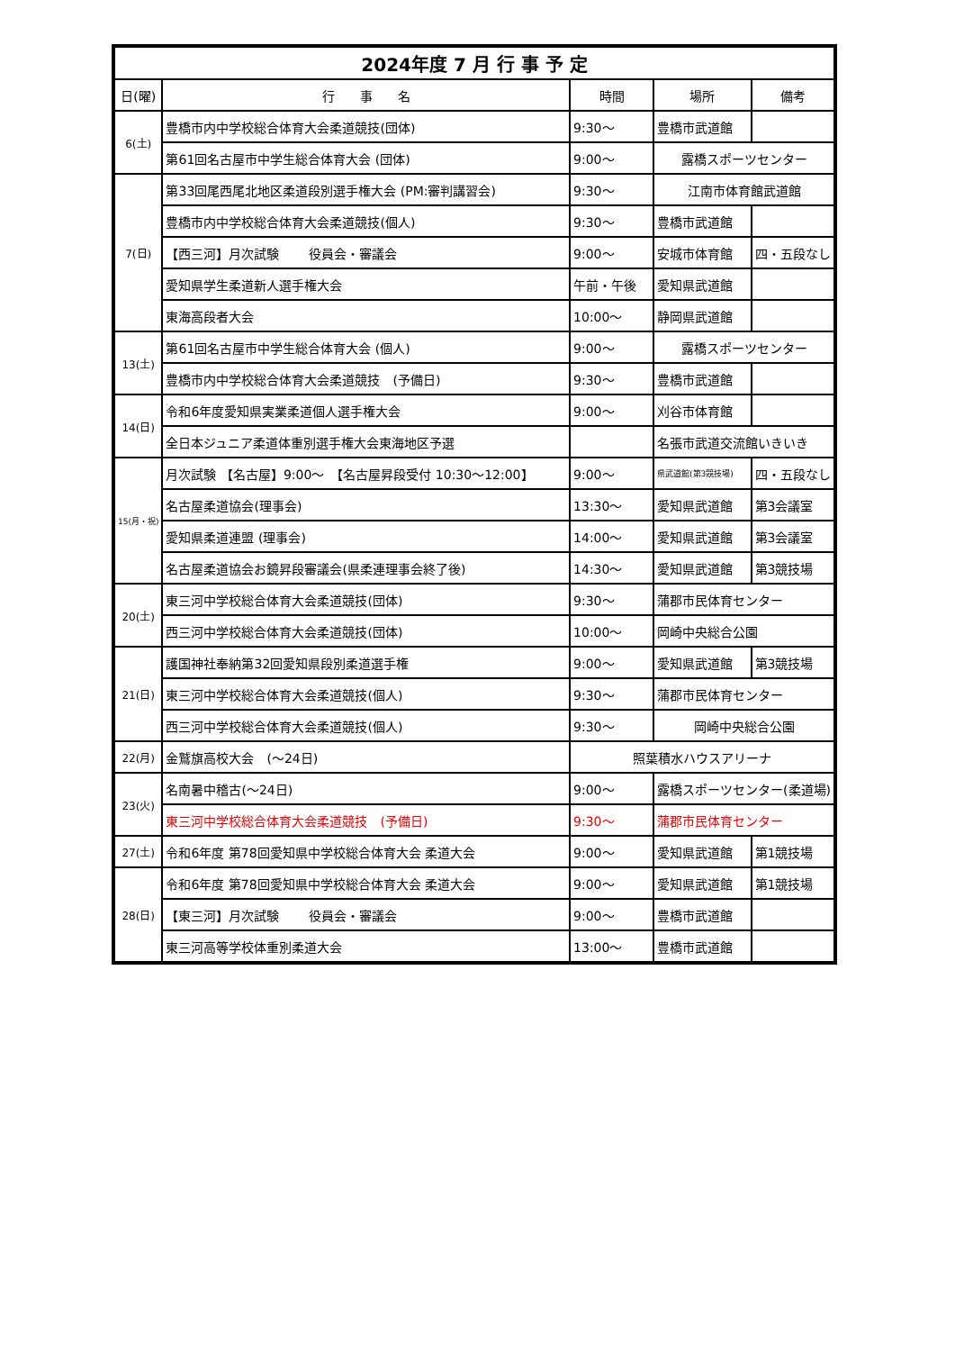| 2024年度 7 月 行 事 予 定 | | | | |
| 日(曜) | 行 事 名 | 時間 | 場所 | 備考 |
| 6(土) | 豊橋市内中学校総合体育大会柔道競技(団体) | 9:30～ | 豊橋市武道館 | |
| | 第61回名古屋市中学生総合体育大会 (団体) | 9:00～ | 露橋スポーツセンター | |
| 7(日) | 第33回尾西尾北地区柔道段別選手権大会 (PM:審判講習会) | 9:30～ | 江南市体育館武道館 | |
| | 豊橋市内中学校総合体育大会柔道競技(個人) | 9:30～ | 豊橋市武道館 | |
| | 【西三河】月次試験 役員会・審議会 | 9:00～ | 安城市体育館 | 四・五段なし |
| | 愛知県学生柔道新人選手権大会 | 午前・午後 | 愛知県武道館 | |
| | 東海高段者大会 | 10:00～ | 静岡県武道館 | |
| 13(土) | 第61回名古屋市中学生総合体育大会 (個人) | 9:00～ | 露橋スポーツセンター | |
| | 豊橋市内中学校総合体育大会柔道競技 (予備日) | 9:30～ | 豊橋市武道館 | |
| 14(日) | 令和6年度愛知県実業柔道個人選手権大会 | 9:00～ | 刈谷市体育館 | |
| | 全日本ジュニア柔道体重別選手権大会東海地区予選 | | 名張市武道交流館いきいき | |
| 15(月・祝) | 月次試験 【名古屋】9:00～ 【名古屋昇段受付 10:30～12:00】 | 9:00～ | 県武道館(第3競技場) | 四・五段なし |
| | 名古屋柔道協会(理事会) | 13:30～ | 愛知県武道館 | 第3会議室 |
| | 愛知県柔道連盟 (理事会) | 14:00～ | 愛知県武道館 | 第3会議室 |
| | 名古屋柔道協会お鏡昇段審議会(県柔連理事会終了後) | 14:30～ | 愛知県武道館 | 第3競技場 |
| 20(土) | 東三河中学校総合体育大会柔道競技(団体) | 9:30～ | 蒲郡市民体育センター | |
| | 西三河中学校総合体育大会柔道競技(団体) | 10:00～ | 岡崎中央総合公園 | |
| 21(日) | 護国神社奉納第32回愛知県段別柔道選手権 | 9:00～ | 愛知県武道館 | 第3競技場 |
| | 東三河中学校総合体育大会柔道競技(個人) | 9:30～ | 蒲郡市民体育センター | |
| | 西三河中学校総合体育大会柔道競技(個人) | 9:30～ | 岡崎中央総合公園 | |
| 22(月) | 金鷲旗高校大会 (～24日) | 照葉積水ハウスアリーナ | | |
| 23(火) | 名南暑中稽古(～24日) | 9:00～ | 露橋スポーツセンター(柔道場) | |
| | 東三河中学校総合体育大会柔道競技 (予備日) | 9:30～ | 蒲郡市民体育センター | |
| 27(土) | 令和6年度 第78回愛知県中学校総合体育大会 柔道大会 | 9:00～ | 愛知県武道館 | 第1競技場 |
| 28(日) | 令和6年度 第78回愛知県中学校総合体育大会 柔道大会 | 9:00～ | 愛知県武道館 | 第1競技場 |
| | 【東三河】月次試験 役員会・審議会 | 9:00～ | 豊橋市武道館 | |
| | 東三河高等学校体重別柔道大会 | 13:00～ | 豊橋市武道館 | |